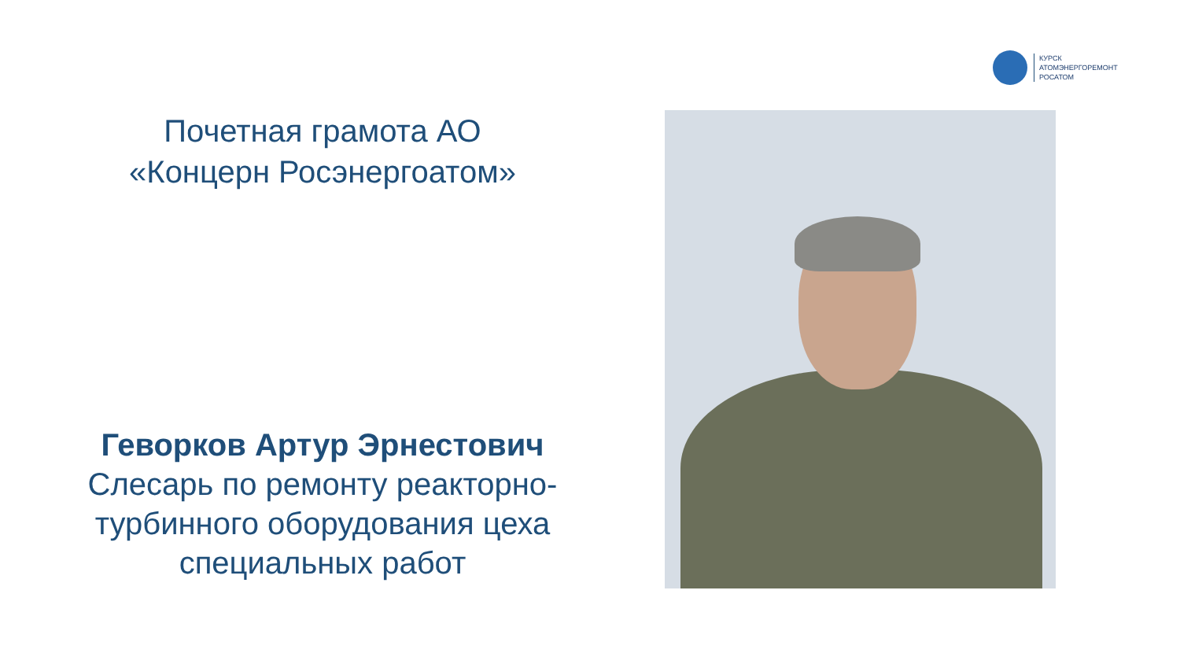КУРСК
АТОМЭНЕРГОРЕМОНТ
РОСАТОМ
Почетная грамота АО
«Концерн Росэнергоатом»
Геворков Артур Эрнестович
Слесарь по ремонту реакторно-
турбинного оборудования цеха
специальных работ